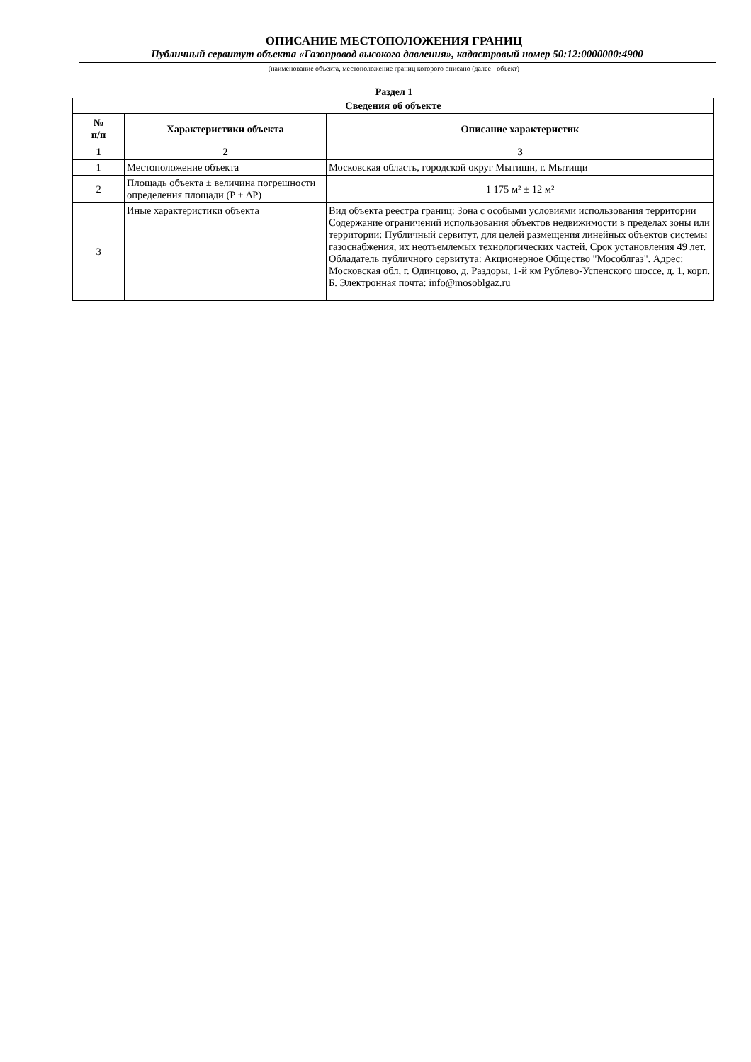ОПИСАНИЕ МЕСТОПОЛОЖЕНИЯ ГРАНИЦ
Публичный сервитут объекта «Газопровод высокого давления», кадастровый номер 50:12:0000000:4900
(наименование объекта, местоположение границ которого описано (далее - объект)
Раздел 1
| Сведения об объекте | | |
| --- | --- | --- |
| № п/п | Характеристики объекта | Описание характеристик |
| 1 | 2 | 3 |
| 1 | Местоположение объекта | Московская область, городской округ Мытищи, г. Мытищи |
| 2 | Площадь объекта ± величина погрешности определения площади (P ± ΔP) | 1 175 м² ± 12 м² |
| 3 | Иные характеристики объекта | Вид объекта реестра границ: Зона с особыми условиями использования территории Содержание ограничений использования объектов недвижимости в пределах зоны или территории: Публичный сервитут, для целей размещения линейных объектов системы газоснабжения, их неотъемлемых технологических частей. Срок установления 49 лет. Обладатель публичного сервитута: Акционерное Общество "Мособлгаз". Адрес: Московская обл, г. Одинцово, д. Раздоры, 1-й км Рублево-Успенского шоссе, д. 1, корп. Б. Электронная почта: info@mosoblgaz.ru |